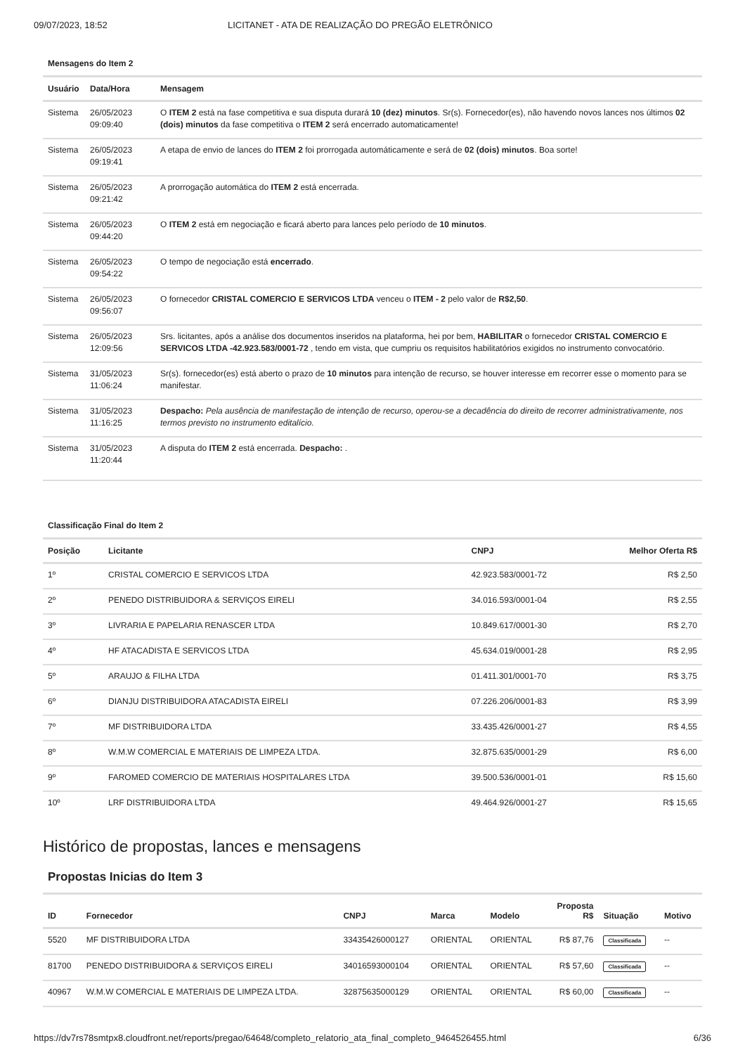09/07/2023, 18:52 LICITANET - ATA DE REALIZAÇÃO DO PREGÃO ELETRÔNICO
Mensagens do Item 2
| Usuário | Data/Hora | Mensagem |
| --- | --- | --- |
| Sistema | 26/05/2023 09:09:40 | O ITEM 2 está na fase competitiva e sua disputa durará 10 (dez) minutos . Sr(s). Fornecedor(es), não havendo novos lances nos últimos 02 (dois) minutos da fase competitiva o ITEM 2 será encerrado automaticamente! |
| Sistema | 26/05/2023 09:19:41 | A etapa de envio de lances do ITEM 2 foi prorrogada automáticamente e será de 02 (dois) minutos . Boa sorte! |
| Sistema | 26/05/2023 09:21:42 | A prorrogação automática do ITEM 2 está encerrada. |
| Sistema | 26/05/2023 09:44:20 | O ITEM 2 está em negociação e ficará aberto para lances pelo período de 10 minutos . |
| Sistema | 26/05/2023 09:54:22 | O tempo de negociação está encerrado . |
| Sistema | 26/05/2023 09:56:07 | O fornecedor CRISTAL COMERCIO E SERVICOS LTDA venceu o ITEM - 2 pelo valor de R$2,50 . |
| Sistema | 26/05/2023 12:09:56 | Srs. licitantes, após a análise dos documentos inseridos na plataforma, hei por bem, HABILITAR o fornecedor CRISTAL COMERCIO E SERVICOS LTDA -42.923.583/0001-72 , tendo em vista, que cumpriu os requisitos habilitatórios exigidos no instrumento convocatório. |
| Sistema | 31/05/2023 11:06:24 | Sr(s). fornecedor(es) está aberto o prazo de 10 minutos para intenção de recurso, se houver interesse em recorrer esse o momento para se manifestar. |
| Sistema | 31/05/2023 11:16:25 | Despacho: Pela ausência de manifestação de intenção de recurso, operou-se a decadência do direito de recorrer administrativamente, nos termos previsto no instrumento editalício. |
| Sistema | 31/05/2023 11:20:44 | A disputa do ITEM 2 está encerrada. Despacho: . |
Classificação Final do Item 2
| Posição | Licitante | CNPJ | Melhor Oferta R$ |
| --- | --- | --- | --- |
| 1º | CRISTAL COMERCIO E SERVICOS LTDA | 42.923.583/0001-72 | R$ 2,50 |
| 2º | PENEDO DISTRIBUIDORA & SERVIÇOS EIRELI | 34.016.593/0001-04 | R$ 2,55 |
| 3º | LIVRARIA E PAPELARIA RENASCER LTDA | 10.849.617/0001-30 | R$ 2,70 |
| 4º | HF ATACADISTA E SERVICOS LTDA | 45.634.019/0001-28 | R$ 2,95 |
| 5º | ARAUJO & FILHA LTDA | 01.411.301/0001-70 | R$ 3,75 |
| 6º | DIANJU DISTRIBUIDORA ATACADISTA EIRELI | 07.226.206/0001-83 | R$ 3,99 |
| 7º | MF DISTRIBUIDORA LTDA | 33.435.426/0001-27 | R$ 4,55 |
| 8º | W.M.W COMERCIAL E MATERIAIS DE LIMPEZA LTDA. | 32.875.635/0001-29 | R$ 6,00 |
| 9º | FAROMED COMERCIO DE MATERIAIS HOSPITALARES LTDA | 39.500.536/0001-01 | R$ 15,60 |
| 10º | LRF DISTRIBUIDORA LTDA | 49.464.926/0001-27 | R$ 15,65 |
Histórico de propostas, lances e mensagens
Propostas Inicias do Item 3
| ID | Fornecedor | CNPJ | Marca | Modelo | Proposta R$ | Situação | Motivo |
| --- | --- | --- | --- | --- | --- | --- | --- |
| 5520 | MF DISTRIBUIDORA LTDA | 33435426000127 | ORIENTAL | ORIENTAL | R$ 87,76 | Classificada | -- |
| 81700 | PENEDO DISTRIBUIDORA & SERVIÇOS EIRELI | 34016593000104 | ORIENTAL | ORIENTAL | R$ 57,60 | Classificada | -- |
| 40967 | W.M.W COMERCIAL E MATERIAIS DE LIMPEZA LTDA. | 32875635000129 | ORIENTAL | ORIENTAL | R$ 60,00 | Classificada | -- |
https://dv7rs78smtpx8.cloudfront.net/reports/pregao/64648/completo_relatorio_ata_final_completo_9464526455.html 6/36